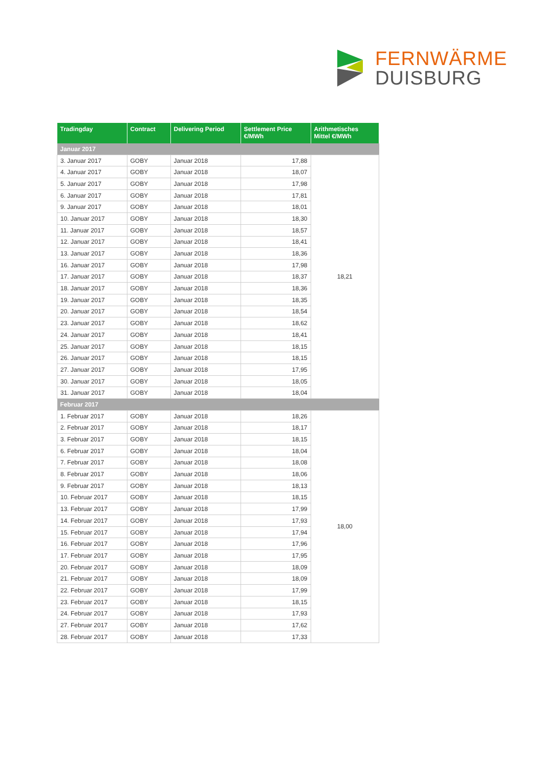FERNWÄRME
DUISBURG
| Tradingday | Contract | Delivering Period | Settlement Price €/MWh | Arithmetisches Mittel €/MWh |
| --- | --- | --- | --- | --- |
| Januar 2017 | | | | |
| 3. Januar 2017 | GOBY | Januar 2018 | 17,88 | 18,21 |
| 4. Januar 2017 | GOBY | Januar 2018 | 18,07 | |
| 5. Januar 2017 | GOBY | Januar 2018 | 17,98 | |
| 6. Januar 2017 | GOBY | Januar 2018 | 17,81 | |
| 9. Januar 2017 | GOBY | Januar 2018 | 18,01 | |
| 10. Januar 2017 | GOBY | Januar 2018 | 18,30 | |
| 11. Januar 2017 | GOBY | Januar 2018 | 18,57 | |
| 12. Januar 2017 | GOBY | Januar 2018 | 18,41 | |
| 13. Januar 2017 | GOBY | Januar 2018 | 18,36 | |
| 16. Januar 2017 | GOBY | Januar 2018 | 17,98 | |
| 17. Januar 2017 | GOBY | Januar 2018 | 18,37 | |
| 18. Januar 2017 | GOBY | Januar 2018 | 18,36 | |
| 19. Januar 2017 | GOBY | Januar 2018 | 18,35 | |
| 20. Januar 2017 | GOBY | Januar 2018 | 18,54 | |
| 23. Januar 2017 | GOBY | Januar 2018 | 18,62 | |
| 24. Januar 2017 | GOBY | Januar 2018 | 18,41 | |
| 25. Januar 2017 | GOBY | Januar 2018 | 18,15 | |
| 26. Januar 2017 | GOBY | Januar 2018 | 18,15 | |
| 27. Januar 2017 | GOBY | Januar 2018 | 17,95 | |
| 30. Januar 2017 | GOBY | Januar 2018 | 18,05 | |
| 31. Januar 2017 | GOBY | Januar 2018 | 18,04 | |
| Februar 2017 | | | | |
| 1. Februar 2017 | GOBY | Januar 2018 | 18,26 | 18,00 |
| 2. Februar 2017 | GOBY | Januar 2018 | 18,17 | |
| 3. Februar 2017 | GOBY | Januar 2018 | 18,15 | |
| 6. Februar 2017 | GOBY | Januar 2018 | 18,04 | |
| 7. Februar 2017 | GOBY | Januar 2018 | 18,08 | |
| 8. Februar 2017 | GOBY | Januar 2018 | 18,06 | |
| 9. Februar 2017 | GOBY | Januar 2018 | 18,13 | |
| 10. Februar 2017 | GOBY | Januar 2018 | 18,15 | |
| 13. Februar 2017 | GOBY | Januar 2018 | 17,99 | |
| 14. Februar 2017 | GOBY | Januar 2018 | 17,93 | |
| 15. Februar 2017 | GOBY | Januar 2018 | 17,94 | |
| 16. Februar 2017 | GOBY | Januar 2018 | 17,96 | |
| 17. Februar 2017 | GOBY | Januar 2018 | 17,95 | |
| 20. Februar 2017 | GOBY | Januar 2018 | 18,09 | |
| 21. Februar 2017 | GOBY | Januar 2018 | 18,09 | |
| 22. Februar 2017 | GOBY | Januar 2018 | 17,99 | |
| 23. Februar 2017 | GOBY | Januar 2018 | 18,15 | |
| 24. Februar 2017 | GOBY | Januar 2018 | 17,93 | |
| 27. Februar 2017 | GOBY | Januar 2018 | 17,62 | |
| 28. Februar 2017 | GOBY | Januar 2018 | 17,33 | |